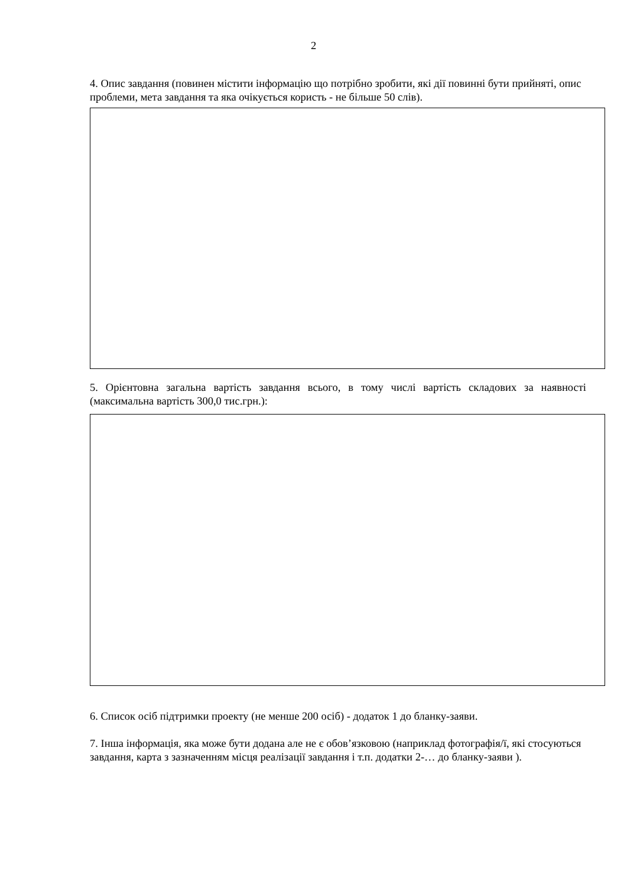2
4. Опис завдання (повинен містити інформацію що потрібно зробити, які дії повинні бути прийняті, опис проблеми, мета завдання та яка очікується користь - не більше 50 слів).
5. Орієнтовна загальна вартість завдання всього, в тому числі вартість складових за наявності (максимальна вартість 300,0 тис.грн.):
6. Список осіб підтримки проекту (не менше 200 осіб) - додаток 1 до бланку-заяви.
7. Інша інформація, яка може бути додана але не є обов’язковою (наприклад фотографія/ї, які стосуються завдання, карта з зазначенням місця реалізації завдання і т.п. додатки 2-… до бланку-заяви ).